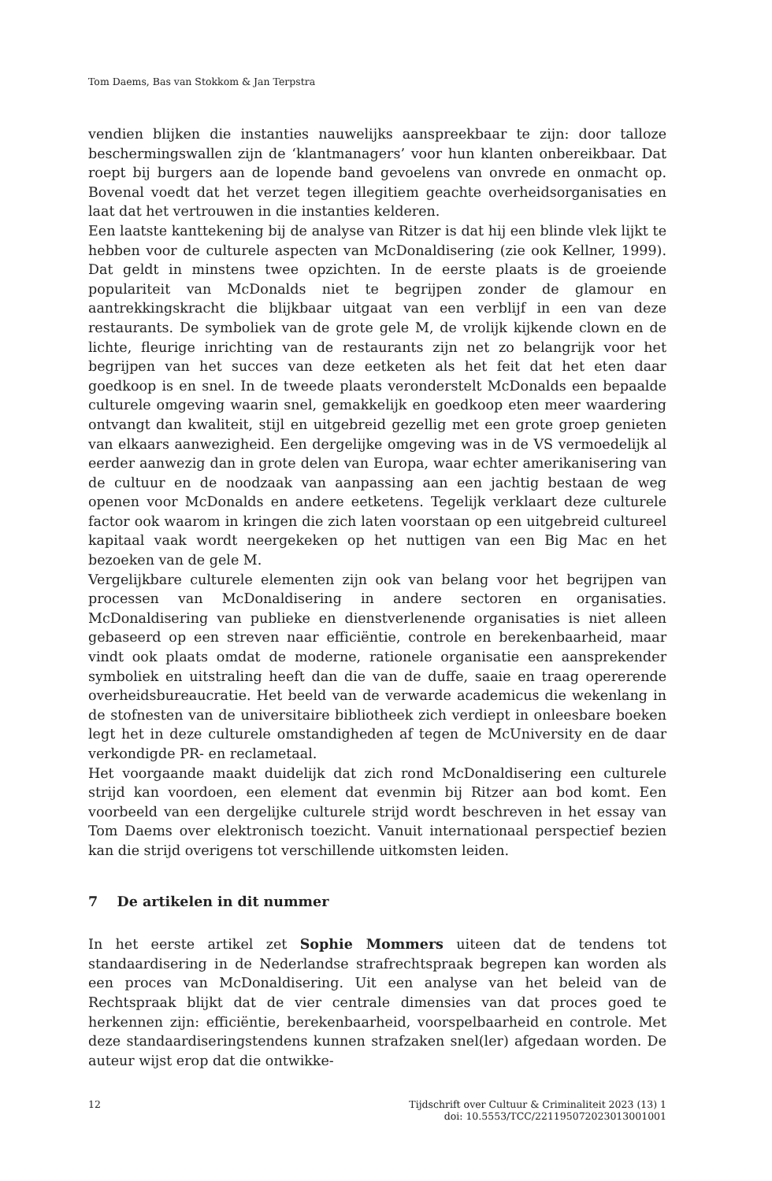Tom Daems, Bas van Stokkom & Jan Terpstra
vendien blijken die instanties nauwelijks aanspreekbaar te zijn: door talloze beschermingswallen zijn de ‘klantmanagers’ voor hun klanten onbereikbaar. Dat roept bij burgers aan de lopende band gevoelens van onvrede en onmacht op. Bovenal voedt dat het verzet tegen illegitiem geachte overheidsorganisaties en laat dat het vertrouwen in die instanties kelderen.
Een laatste kanttekening bij de analyse van Ritzer is dat hij een blinde vlek lijkt te hebben voor de culturele aspecten van McDonaldisering (zie ook Kellner, 1999). Dat geldt in minstens twee opzichten. In de eerste plaats is de groeiende populariteit van McDonalds niet te begrijpen zonder de glamour en aantrekkingskracht die blijkbaar uitgaat van een verblijf in een van deze restaurants. De symboliek van de grote gele M, de vrolijk kijkende clown en de lichte, fleurige inrichting van de restaurants zijn net zo belangrijk voor het begrijpen van het succes van deze eetketen als het feit dat het eten daar goedkoop is en snel. In de tweede plaats veronderstelt McDonalds een bepaalde culturele omgeving waarin snel, gemakkelijk en goedkoop eten meer waardering ontvangt dan kwaliteit, stijl en uitgebreid gezellig met een grote groep genieten van elkaars aanwezigheid. Een dergelijke omgeving was in de VS vermoedelijk al eerder aanwezig dan in grote delen van Europa, waar echter amerikanisering van de cultuur en de noodzaak van aanpassing aan een jachtig bestaan de weg openen voor McDonalds en andere eetketens. Tegelijk verklaart deze culturele factor ook waarom in kringen die zich laten voorstaan op een uitgebreid cultureel kapitaal vaak wordt neergekeken op het nuttigen van een Big Mac en het bezoeken van de gele M.
Vergelijkbare culturele elementen zijn ook van belang voor het begrijpen van processen van McDonaldisering in andere sectoren en organisaties. McDonaldisering van publieke en dienstverlenende organisaties is niet alleen gebaseerd op een streven naar efficiëntie, controle en berekenbaarheid, maar vindt ook plaats omdat de moderne, rationele organisatie een aansprekender symboliek en uitstraling heeft dan die van de duffe, saaie en traag opererende overheidsbureaucratie. Het beeld van de verwarde academicus die wekenlang in de stofnesten van de universitaire bibliotheek zich verdiept in onleesbare boeken legt het in deze culturele omstandigheden af tegen de McUniversity en de daar verkondigde PR- en reclametaal.
Het voorgaande maakt duidelijk dat zich rond McDonaldisering een culturele strijd kan voordoen, een element dat evenmin bij Ritzer aan bod komt. Een voorbeeld van een dergelijke culturele strijd wordt beschreven in het essay van Tom Daems over elektronisch toezicht. Vanuit internationaal perspectief bezien kan die strijd overigens tot verschillende uitkomsten leiden.
7 De artikelen in dit nummer
In het eerste artikel zet Sophie Mommers uiteen dat de tendens tot standaardisering in de Nederlandse strafrechtspraak begrepen kan worden als een proces van McDonaldisering. Uit een analyse van het beleid van de Rechtspraak blijkt dat de vier centrale dimensies van dat proces goed te herkennen zijn: efficiëntie, berekenbaarheid, voorspelbaarheid en controle. Met deze standaardiseringstendens kunnen strafzaken snel(ler) afgedaan worden. De auteur wijst erop dat die ontwikke-
12 Tijdschrift over Cultuur & Criminaliteit 2023 (13) 1
doi: 10.5553/TCC/221195072023013001001